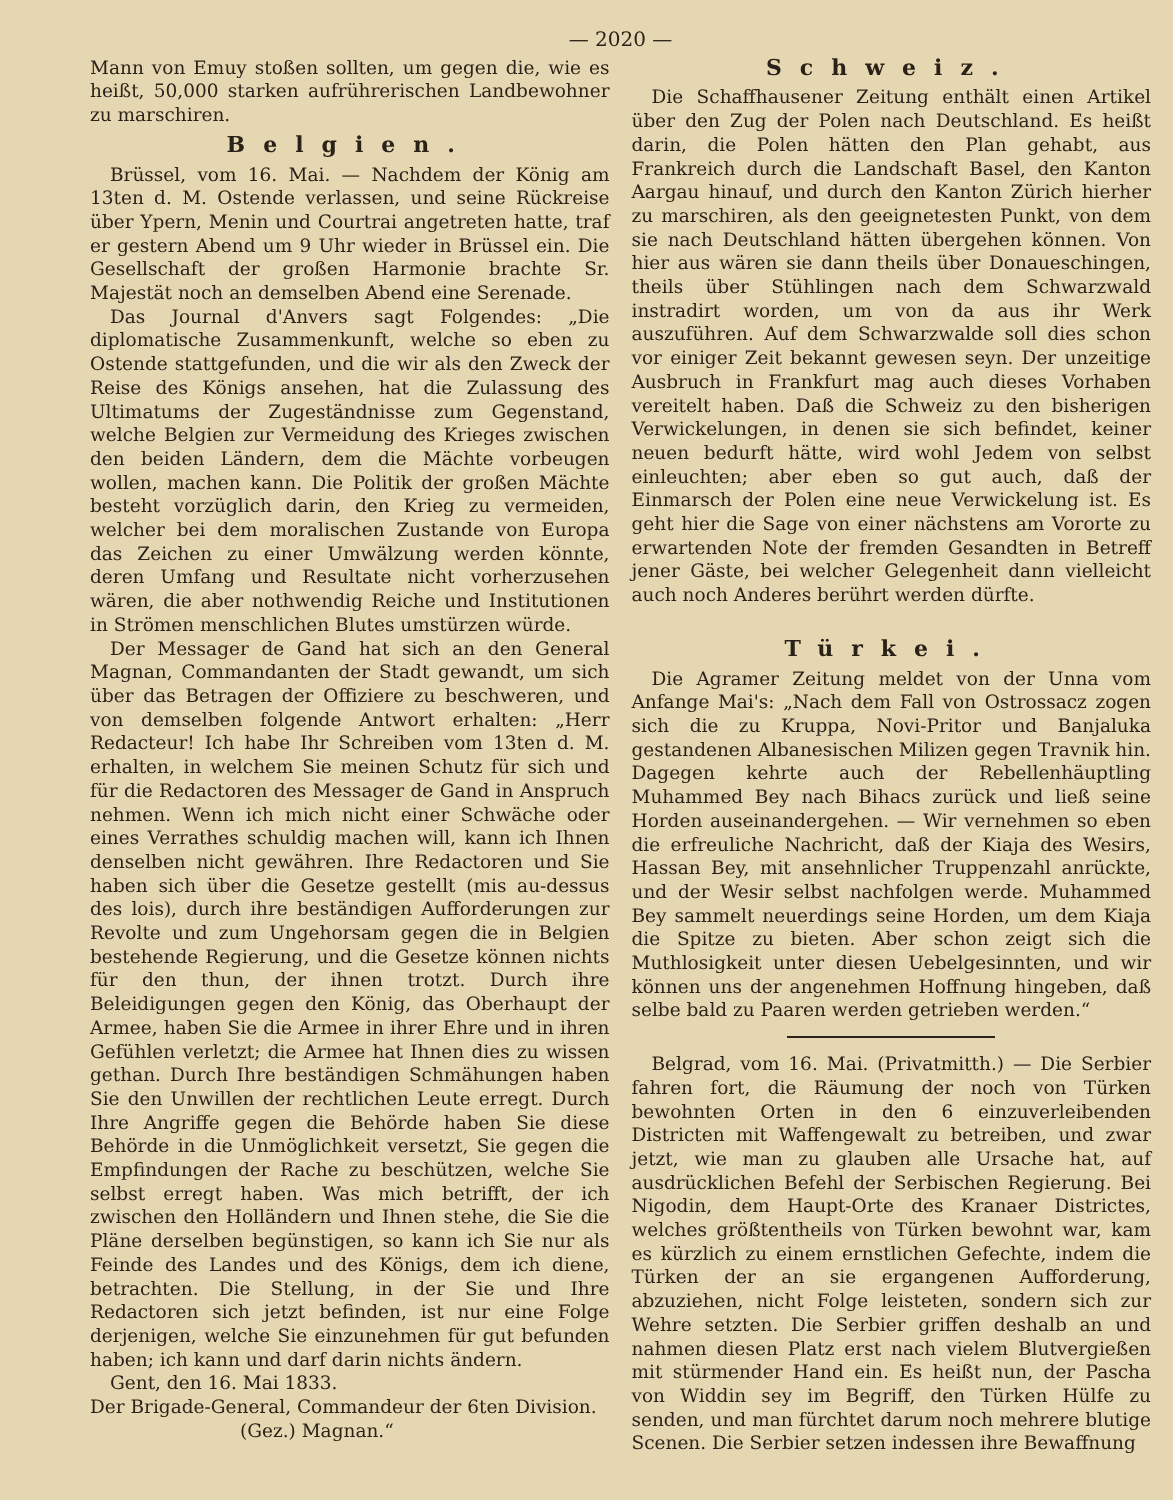— 2020 —
Mann von Emuy stoßen sollten, um gegen die, wie es heißt, 50,000 starken aufrührerischen Landbewohner zu marschiren.
Belgien.
Brüssel, vom 16. Mai. — Nachdem der König am 13ten d. M. Ostende verlassen, und seine Rückreise über Ypern, Menin und Courtrai angetreten hatte, traf er gestern Abend um 9 Uhr wieder in Brüssel ein. Die Gesellschaft der großen Harmonie brachte Sr. Majestät noch an demselben Abend eine Serenade.
Das Journal d'Anvers sagt Folgendes: „Die diplomatische Zusammenkunft, welche so eben zu Ostende stattgefunden, und die wir als den Zweck der Reise des Königs ansehen, hat die Zulassung des Ultimatums der Zugeständnisse zum Gegenstand, welche Belgien zur Vermeidung des Krieges zwischen den beiden Ländern, dem die Mächte vorbeugen wollen, machen kann. Die Politik der großen Mächte besteht vorzüglich darin, den Krieg zu vermeiden, welcher bei dem moralischen Zustande von Europa das Zeichen zu einer Umwälzung werden könnte, deren Umfang und Resultate nicht vorherzusehen wären, die aber nothwendig Reiche und Institutionen in Strömen menschlichen Blutes umstürzen würde.
Der Messager de Gand hat sich an den General Magnan, Commandanten der Stadt gewandt, um sich über das Betragen der Offiziere zu beschweren, und von demselben folgende Antwort erhalten: „Herr Redacteur! Ich habe Ihr Schreiben vom 13ten d. M. erhalten, in welchem Sie meinen Schutz für sich und für die Redactoren des Messager de Gand in Anspruch nehmen. Wenn ich mich nicht einer Schwäche oder eines Verrathes schuldig machen will, kann ich Ihnen denselben nicht gewähren. Ihre Redactoren und Sie haben sich über die Gesetze gestellt (mis au-dessus des lois), durch ihre beständigen Aufforderungen zur Revolte und zum Ungehorsam gegen die in Belgien bestehende Regierung, und die Gesetze können nichts für den thun, der ihnen trotzt. Durch ihre Beleidigungen gegen den König, das Oberhaupt der Armee, haben Sie die Armee in ihrer Ehre und in ihren Gefühlen verletzt; die Armee hat Ihnen dies zu wissen gethan. Durch Ihre beständigen Schmähungen haben Sie den Unwillen der rechtlichen Leute erregt. Durch Ihre Angriffe gegen die Behörde haben Sie diese Behörde in die Unmöglichkeit versetzt, Sie gegen die Empfindungen der Rache zu beschützen, welche Sie selbst erregt haben. Was mich betrifft, der ich zwischen den Holländern und Ihnen stehe, die Sie die Pläne derselben begünstigen, so kann ich Sie nur als Feinde des Landes und des Königs, dem ich diene, betrachten. Die Stellung, in der Sie und Ihre Redactoren sich jetzt befinden, ist nur eine Folge derjenigen, welche Sie einzunehmen für gut befunden haben; ich kann und darf darin nichts ändern.
Gent, den 16. Mai 1833.
Der Brigade-General, Commandeur der 6ten Division.
(Gez.) Magnan.“
Schweiz.
Die Schaffhausener Zeitung enthält einen Artikel über den Zug der Polen nach Deutschland. Es heißt darin, die Polen hätten den Plan gehabt, aus Frankreich durch die Landschaft Basel, den Kanton Aargau hinauf, und durch den Kanton Zürich hierher zu marschiren, als den geeignetesten Punkt, von dem sie nach Deutschland hätten übergehen können. Von hier aus wären sie dann theils über Donaueschingen, theils über Stühlingen nach dem Schwarzwald instradirt worden, um von da aus ihr Werk auszuführen. Auf dem Schwarzwalde soll dies schon vor einiger Zeit bekannt gewesen seyn. Der unzeitige Ausbruch in Frankfurt mag auch dieses Vorhaben vereitelt haben. Daß die Schweiz zu den bisherigen Verwickelungen, in denen sie sich befindet, keiner neuen bedurft hätte, wird wohl Jedem von selbst einleuchten; aber eben so gut auch, daß der Einmarsch der Polen eine neue Verwickelung ist. Es geht hier die Sage von einer nächstens am Vororte zu erwartenden Note der fremden Gesandten in Betreff jener Gäste, bei welcher Gelegenheit dann vielleicht auch noch Anderes berührt werden dürfte.
Türkei.
Die Agramer Zeitung meldet von der Unna vom Anfange Mai's: „Nach dem Fall von Ostrossacz zogen sich die zu Kruppa, Novi-Pritor und Banjaluka gestandenen Albanesischen Milizen gegen Travnik hin. Dagegen kehrte auch der Rebellenhäuptling Muhammed Bey nach Bihacs zurück und ließ seine Horden auseinandergehen. — Wir vernehmen so eben die erfreuliche Nachricht, daß der Kiaja des Wesirs, Hassan Bey, mit ansehnlicher Truppenzahl anrückte, und der Wesir selbst nachfolgen werde. Muhammed Bey sammelt neuerdings seine Horden, um dem Kiaja die Spitze zu bieten. Aber schon zeigt sich die Muthlosigkeit unter diesen Uebelgesinnten, und wir können uns der angenehmen Hoffnung hingeben, daß selbe bald zu Paaren werden getrieben werden.“
Belgrad, vom 16. Mai. (Privatmitth.) — Die Serbier fahren fort, die Räumung der noch von Türken bewohnten Orten in den 6 einzuverleibenden Districten mit Waffengewalt zu betreiben, und zwar jetzt, wie man zu glauben alle Ursache hat, auf ausdrücklichen Befehl der Serbischen Regierung. Bei Nigodin, dem Haupt-Orte des Kranaer Districtes, welches größtentheils von Türken bewohnt war, kam es kürzlich zu einem ernstlichen Gefechte, indem die Türken der an sie ergangenen Aufforderung, abzuziehen, nicht Folge leisteten, sondern sich zur Wehre setzten. Die Serbier griffen deshalb an und nahmen diesen Platz erst nach vielem Blutvergießen mit stürmender Hand ein. Es heißt nun, der Pascha von Widdin sey im Begriff, den Türken Hülfe zu senden, und man fürchtet darum noch mehrere blutige Scenen. Die Serbier setzen indessen ihre Bewaffnung